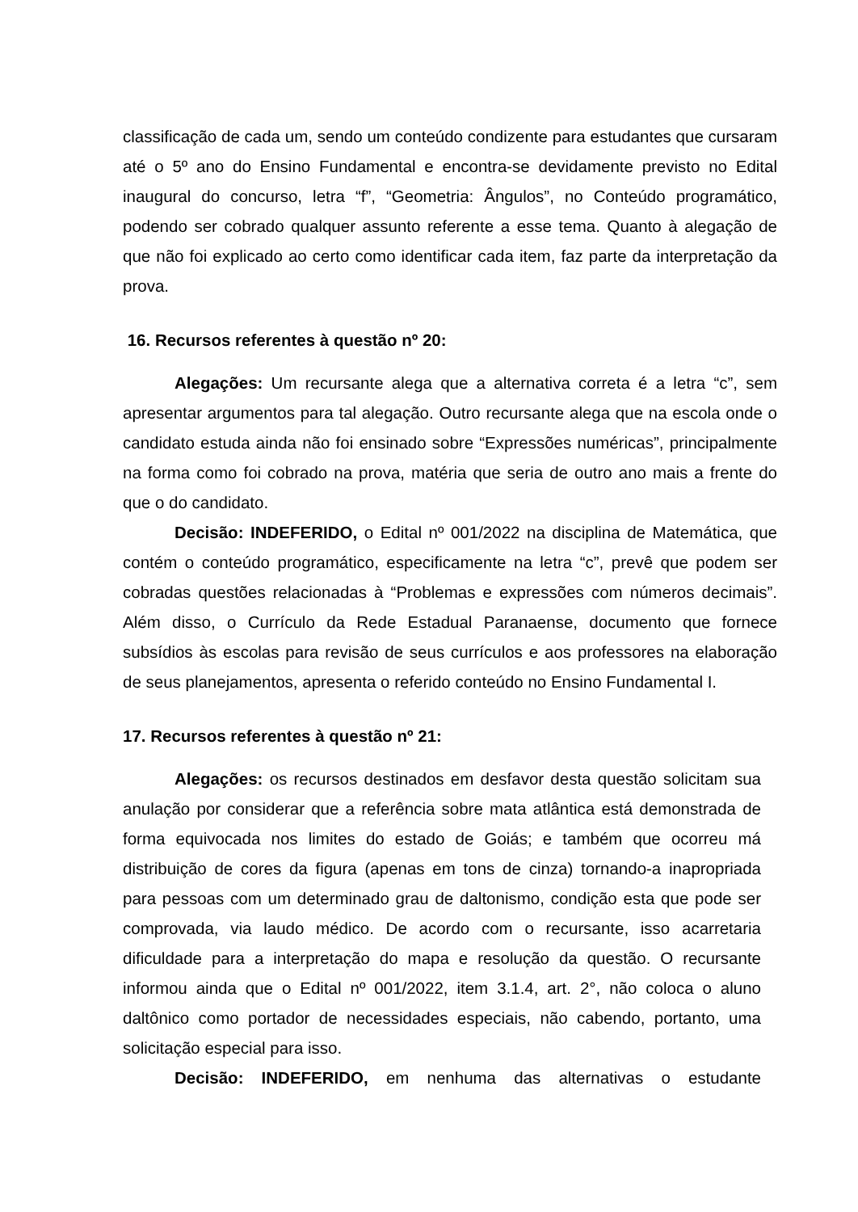classificação de cada um, sendo um conteúdo condizente para estudantes que cursaram até o 5º ano do Ensino Fundamental e encontra-se devidamente previsto no Edital inaugural do concurso, letra “f”, “Geometria: Ângulos”, no Conteúdo programático, podendo ser cobrado qualquer assunto referente a esse tema. Quanto à alegação de que não foi explicado ao certo como identificar cada item, faz parte da interpretação da prova.
16. Recursos referentes à questão nº 20:
Alegações: Um recursante alega que a alternativa correta é a letra “c”, sem apresentar argumentos para tal alegação. Outro recursante alega que na escola onde o candidato estuda ainda não foi ensinado sobre “Expressões numéricas”, principalmente na forma como foi cobrado na prova, matéria que seria de outro ano mais a frente do que o do candidato.
Decisão: INDEFERIDO, o Edital nº 001/2022 na disciplina de Matemática, que contém o conteúdo programático, especificamente na letra “c”, prevê que podem ser cobradas questões relacionadas à “Problemas e expressões com números decimais”. Além disso, o Currículo da Rede Estadual Paranaense, documento que fornece subsídios às escolas para revisão de seus currículos e aos professores na elaboração de seus planejamentos, apresenta o referido conteúdo no Ensino Fundamental I.
17. Recursos referentes à questão nº 21:
Alegações: os recursos destinados em desfavor desta questão solicitam sua anulação por considerar que a referência sobre mata atlântica está demonstrada de forma equivocada nos limites do estado de Goiás; e também que ocorreu má distribuição de cores da figura (apenas em tons de cinza) tornando-a inapropriada para pessoas com um determinado grau de daltonismo, condição esta que pode ser comprovada, via laudo médico. De acordo com o recursante, isso acarretaria dificuldade para a interpretação do mapa e resolução da questão. O recursante informou ainda que o Edital nº 001/2022, item 3.1.4, art. 2°, não coloca o aluno daltônico como portador de necessidades especiais, não cabendo, portanto, uma solicitação especial para isso.
Decisão: INDEFERIDO, em nenhuma das alternativas o estudante